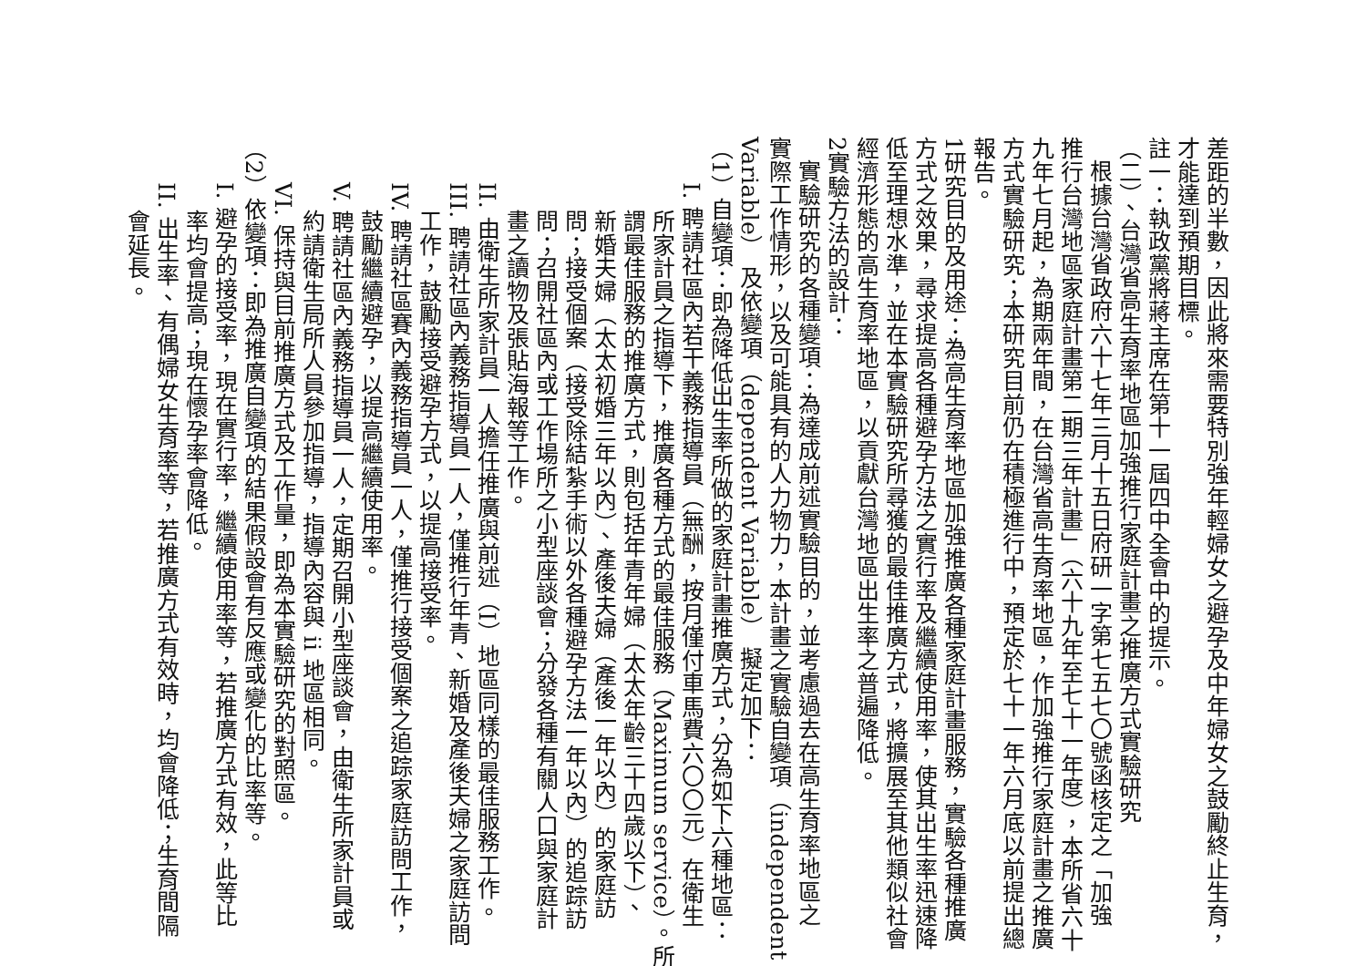差距的半數，因此將來需要特別強年輕婦女之避孕及中年婦女之鼓勵終止生育，
才能達到預期目標。
註一：執政黨將蔣主席在第十一屆四中全會中的提示。
（二）、台灣省高生育率地區加強推行家庭計畫之推廣方式實驗研究
根據台灣省政府六十七年三月十五日府研一字第七五七〇號函核定之「加強
推行台灣地區家庭計畫第二期三年計畫」（六十九年至七十一年度），本所省六十
九年七月起，為期兩年間，在台灣省高生育率地區，作加強推行家庭計畫之推廣
方式實驗研究；本研究目前仍在積極進行中，預定於七十一年六月底以前提出總
報告。
1研究目的及用途：為高生育率地區加強推廣各種家庭計畫服務，實驗各種推廣
方式之效果，尋求提高各種避孕方法之實行率及繼續使用率，使其出生率迅速降
低至理想水準，並在本實驗研究所尋獲的最佳推廣方式，將擴展至其他類似社會
經濟形態的高生育率地區，以貢獻台灣地區出生率之普遍降低。
2實驗方法的設計：
實驗研究的各種變項：為達成前述實驗目的，並考慮過去在高生育率地區之
實際工作情形，以及可能具有的人力物力，本計畫之實驗自變項（independent
Variable） 及依變項（dependent Variable） 擬定加下：
（1）自變項：即為降低出生率所做的家庭計畫推廣方式，分為如下六種地區：
I. 聘請社區內若干義務指導員（無酬，按月僅付車馬費六〇〇元）在衛生
所家計員之指導下，推廣各種方式的最佳服務（Maximum service）。所
謂最佳服務的推廣方式，則包括年青年婦（太太年齡三十四歲以下）、
新婚夫婦（太太初婚三年以內）、產後夫婦（產後一年以內）的家庭訪
問；接受個案（接受除結紮手術以外各種避孕方法一年以內）的追踪訪
問；召開社區內或工作場所之小型座談會；分發各種有關人口與家庭計
畫之讀物及張貼海報等工作。
II. 由衛生所家計員一人擔任推廣與前述（I）地區同樣的最佳服務工作。
III. 聘請社區內義務指導員一人，僅推行年青、新婚及產後夫婦之家庭訪問
工作，鼓勵接受避孕方式，以提高接受率。
IV. 聘請社區賽內義務指導員一人，僅推行接受個案之追踪家庭訪問工作，
鼓勵繼續避孕，以提高繼續使用率。
V. 聘請社區內義務指導員一人，定期召開小型座談會，由衛生所家計員或
約請衛生局所人員參加指導，指導內容與 ii 地區相同。
VI. 保持與目前推廣方式及工作量，即為本實驗研究的對照區。
（2）依變項：即為推廣自變項的結果假設會有反應或變化的比率等。
I. 避孕的接受率，現在實行率，繼續使用率等，若推廣方式有效，此等比
率均會提高；現在懷孕率會降低。
II. 出生率、有偶婦女生育率等，若推廣方式有效時，均會降低；生育間隔
會延長。